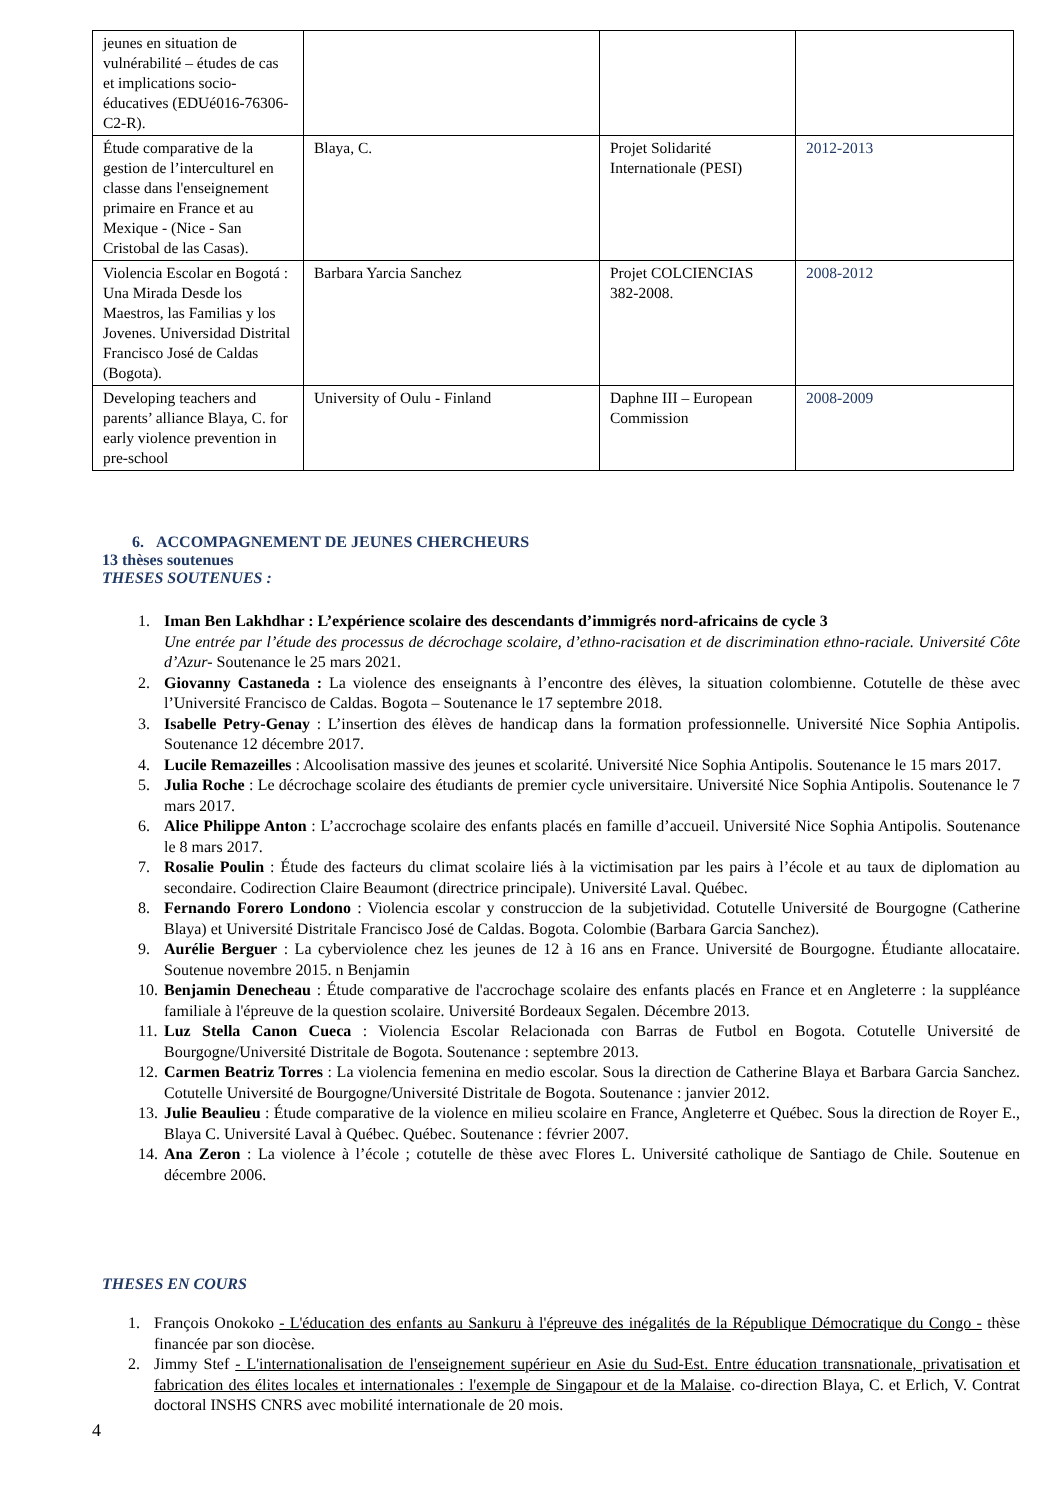| jeunes en situation de vulnérabilité – études de cas et implications socio-éducatives (EDUé016-76306-C2-R). | | | |
| Étude comparative de la gestion de l’interculturel en classe dans l'enseignement primaire en France et au Mexique - (Nice - San Cristobal de las Casas). | Blaya, C. | Projet Solidarité Internationale (PESI) | 2012-2013 |
| Violencia Escolar en Bogotá : Una Mirada Desde los Maestros, las Familias y los Jovenes. Universidad Distrital Francisco José de Caldas (Bogota). | Barbara Yarcia Sanchez | Projet COLCIENCIAS 382-2008. | 2008-2012 |
| Developing teachers and parents’ alliance Blaya, C. for early violence prevention in pre-school | University of Oulu - Finland | Daphne III – European Commission | 2008-2009 |
6. ACCOMPAGNEMENT DE JEUNES CHERCHEURS
13 thèses soutenues
THESES SOUTENUES :
1. Iman Ben Lakhdhar : L’expérience scolaire des descendants d’immigrés nord-africains de cycle 3
Une entrée par l’étude des processus de décrochage scolaire, d’ethno-racisation et de discrimination ethno-raciale. Université Côte d’Azur- Soutenance le 25 mars 2021.
2. Giovanny Castaneda : La violence des enseignants à l’encontre des élèves, la situation colombienne. Cotutelle de thèse avec l’Université Francisco de Caldas. Bogota – Soutenance le 17 septembre 2018.
3. Isabelle Petry-Genay : L’insertion des élèves de handicap dans la formation professionnelle. Université Nice Sophia Antipolis. Soutenance 12 décembre 2017.
4. Lucile Remazeilles : Alcoolisation massive des jeunes et scolarité. Université Nice Sophia Antipolis. Soutenance le 15 mars 2017.
5. Julia Roche : Le décrochage scolaire des étudiants de premier cycle universitaire. Université Nice Sophia Antipolis. Soutenance le 7 mars 2017.
6. Alice Philippe Anton : L’accrochage scolaire des enfants placés en famille d’accueil. Université Nice Sophia Antipolis. Soutenance le 8 mars 2017.
7. Rosalie Poulin : Étude des facteurs du climat scolaire liés à la victimisation par les pairs à l’école et au taux de diplomation au secondaire. Codirection Claire Beaumont (directrice principale). Université Laval. Québec.
8. Fernando Forero Londono : Violencia escolar y construccion de la subjetividad. Cotutelle Université de Bourgogne (Catherine Blaya) et Université Distritale Francisco José de Caldas. Bogota. Colombie (Barbara Garcia Sanchez).
9. Aurélie Berguer : La cyberviolence chez les jeunes de 12 à 16 ans en France. Université de Bourgogne. Étudiante allocataire. Soutenue novembre 2015. n Benjamin
10. Benjamin Denecheau : Étude comparative de l'accrochage scolaire des enfants placés en France et en Angleterre : la suppléance familiale à l'épreuve de la question scolaire. Université Bordeaux Segalen. Décembre 2013.
11. Luz Stella Canon Cueca : Violencia Escolar Relacionada con Barras de Futbol en Bogota. Cotutelle Université de Bourgogne/Université Distritale de Bogota. Soutenance : septembre 2013.
12. Carmen Beatriz Torres : La violencia femenina en medio escolar. Sous la direction de Catherine Blaya et Barbara Garcia Sanchez. Cotutelle Université de Bourgogne/Université Distritale de Bogota. Soutenance : janvier 2012.
13. Julie Beaulieu : Étude comparative de la violence en milieu scolaire en France, Angleterre et Québec. Sous la direction de Royer E., Blaya C. Université Laval à Québec. Québec. Soutenance : février 2007.
14. Ana Zeron : La violence à l’école ; cotutelle de thèse avec Flores L. Université catholique de Santiago de Chile. Soutenue en décembre 2006.
THESES EN COURS
1. François Onokoko - L'éducation des enfants au Sankuru à l'épreuve des inégalités de la République Démocratique du Congo - thèse financée par son diocèse.
2. Jimmy Stef - L'internationalisation de l'enseignement supérieur en Asie du Sud-Est. Entre éducation transnationale, privatisation et fabrication des élites locales et internationales : l'exemple de Singapour et de la Malaise. co-direction Blaya, C. et Erlich, V. Contrat doctoral INSHS CNRS avec mobilité internationale de 20 mois.
4